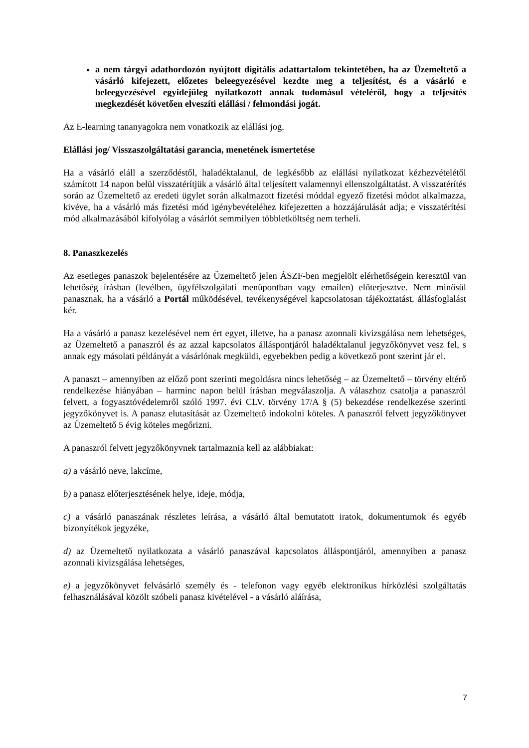a nem tárgyi adathordozón nyújtott digitális adattartalom tekintetében, ha az Üzemeltető a vásárló kifejezett, előzetes beleegyezésével kezdte meg a teljesítést, és a vásárló e beleegyezésével egyidejűleg nyilatkozott annak tudomásul vételéről, hogy a teljesítés megkezdését követően elveszíti elállási / felmondási jogát.
Az E-learning tananyagokra nem vonatkozik az elállási jog.
Elállási jog/ Visszaszolgáltatási garancia, menetének ismertetése
Ha a vásárló eláll a szerződéstől, haladéktalanul, de legkésőbb az elállási nyilatkozat kézhezvételétől számított 14 napon belül visszatérítjük a vásárló által teljesített valamennyi ellenszolgáltatást. A visszatérítés során az Üzemeltető az eredeti ügylet során alkalmazott fizetési móddal egyező fizetési módot alkalmazza, kivéve, ha a vásárló más fizetési mód igénybevételéhez kifejezetten a hozzájárulását adja; e visszatérítési mód alkalmazásából kifolyólag a vásárlót semmilyen többletköltség nem terheli.
8. Panaszkezelés
Az esetleges panaszok bejelentésére az Üzemeltető jelen ÁSZF-ben megjelölt elérhetőségein keresztül van lehetőség írásban (levélben, ügyfélszolgálati menüpontban vagy emailen) előterjesztve. Nem minősül panasznak, ha a vásárló a Portál működésével, tevékenységével kapcsolatosan tájékoztatást, állásfoglalást kér.
Ha a vásárló a panasz kezelésével nem ért egyet, illetve, ha a panasz azonnali kivizsgálása nem lehetséges, az Üzemeltető a panaszról és az azzal kapcsolatos álláspontjáról haladéktalanul jegyzőkönyvet vesz fel, s annak egy másolati példányát a vásárlónak megküldi, egyebekben pedig a következő pont szerint jár el.
A panaszt – amennyiben az előző pont szerinti megoldásra nincs lehetőség – az Üzemeltető – törvény eltérő rendelkezése hiányában – harminc napon belül írásban megválaszolja. A válaszhoz csatolja a panaszról felvett, a fogyasztóvédelemről szóló 1997. évi CLV. törvény 17/A § (5) bekezdése rendelkezése szerinti jegyzőkönyvet is. A panasz elutasítását az Üzemeltető indokolni köteles. A panaszról felvett jegyzőkönyvet az Üzemeltető 5 évig köteles megőrizni.
A panaszról felvett jegyzőkönyvnek tartalmaznia kell az alábbiakat:
a) a vásárló neve, lakcíme,
b) a panasz előterjesztésének helye, ideje, módja,
c) a vásárló panaszának részletes leírása, a vásárló által bemutatott iratok, dokumentumok és egyéb bizonyítékok jegyzéke,
d) az Üzemeltető nyilatkozata a vásárló panaszával kapcsolatos álláspontjáról, amennyiben a panasz azonnali kivizsgálása lehetséges,
e) a jegyzőkönyvet felvásárló személy és - telefonon vagy egyéb elektronikus hírközlési szolgáltatás felhasználásával közölt szóbeli panasz kivételével - a vásárló aláírása,
7